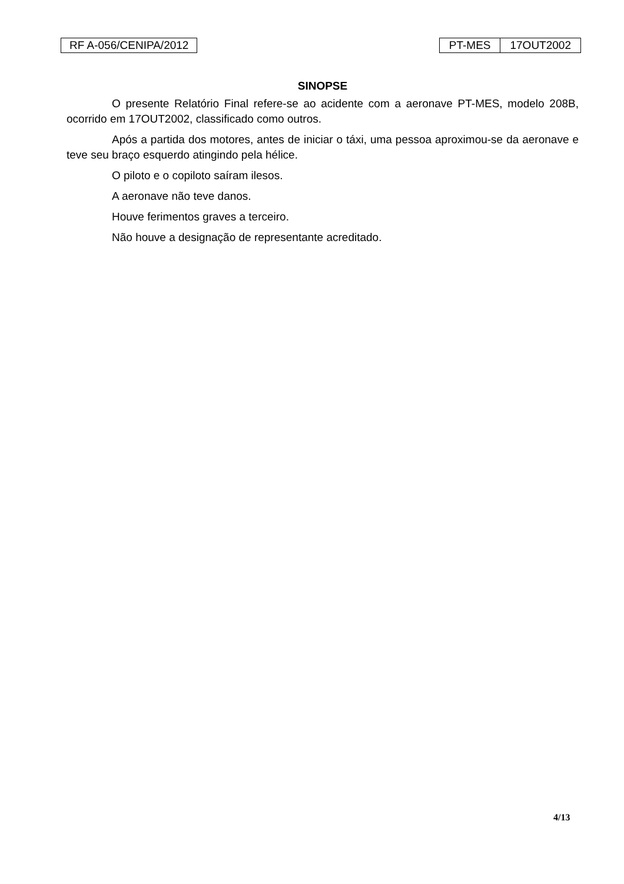RF A-056/CENIPA/2012 PT-MES 17OUT2002
SINOPSE
O presente Relatório Final refere-se ao acidente com a aeronave PT-MES, modelo 208B, ocorrido em 17OUT2002, classificado como outros.
Após a partida dos motores, antes de iniciar o táxi, uma pessoa aproximou-se da aeronave e teve seu braço esquerdo atingindo pela hélice.
O piloto e o copiloto saíram ilesos.
A aeronave não teve danos.
Houve ferimentos graves a terceiro.
Não houve a designação de representante acreditado.
4/13